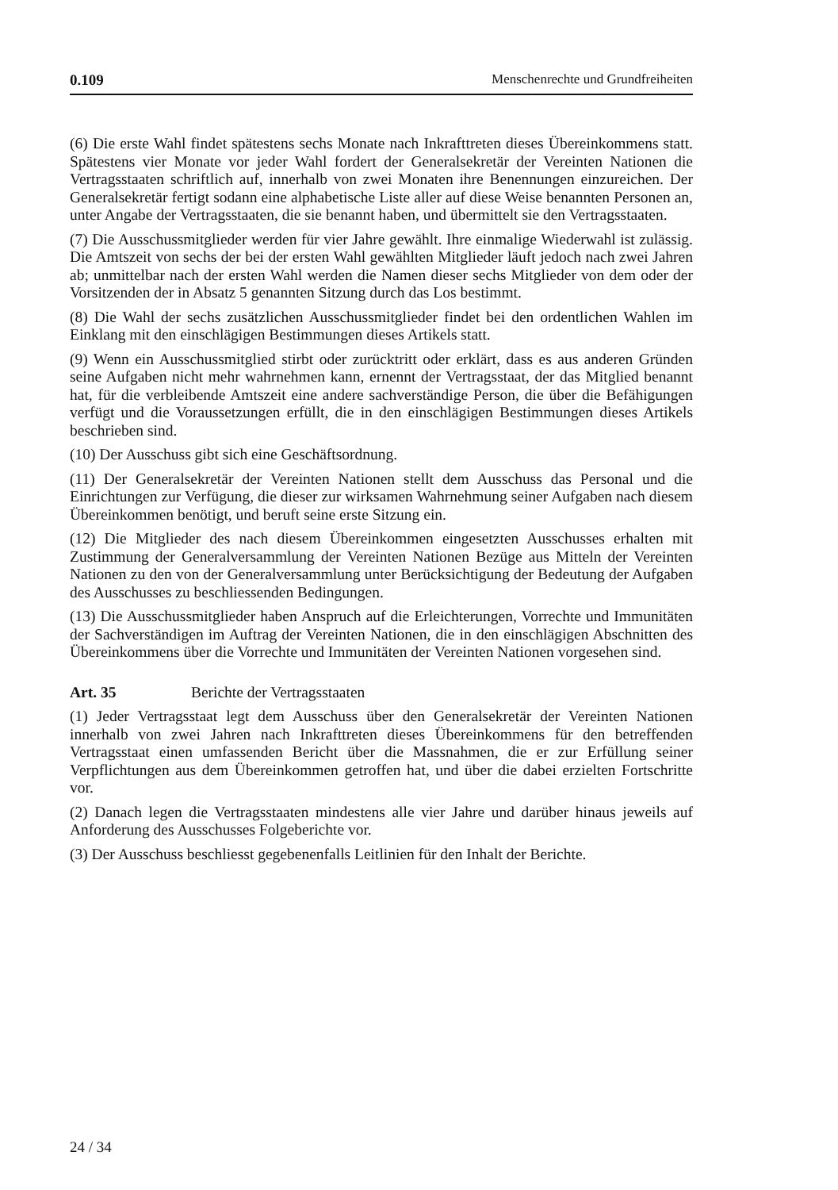0.109 Menschenrechte und Grundfreiheiten
(6) Die erste Wahl findet spätestens sechs Monate nach Inkrafttreten dieses Übereinkommens statt. Spätestens vier Monate vor jeder Wahl fordert der Generalsekretär der Vereinten Nationen die Vertragsstaaten schriftlich auf, innerhalb von zwei Monaten ihre Benennungen einzureichen. Der Generalsekretär fertigt sodann eine alphabetische Liste aller auf diese Weise benannten Personen an, unter Angabe der Vertragsstaaten, die sie benannt haben, und übermittelt sie den Vertragsstaaten.
(7) Die Ausschussmitglieder werden für vier Jahre gewählt. Ihre einmalige Wiederwahl ist zulässig. Die Amtszeit von sechs der bei der ersten Wahl gewählten Mitglieder läuft jedoch nach zwei Jahren ab; unmittelbar nach der ersten Wahl werden die Namen dieser sechs Mitglieder von dem oder der Vorsitzenden der in Absatz 5 genannten Sitzung durch das Los bestimmt.
(8) Die Wahl der sechs zusätzlichen Ausschussmitglieder findet bei den ordentlichen Wahlen im Einklang mit den einschlägigen Bestimmungen dieses Artikels statt.
(9) Wenn ein Ausschussmitglied stirbt oder zurücktritt oder erklärt, dass es aus anderen Gründen seine Aufgaben nicht mehr wahrnehmen kann, ernennt der Vertragsstaat, der das Mitglied benannt hat, für die verbleibende Amtszeit eine andere sachverständige Person, die über die Befähigungen verfügt und die Voraussetzungen erfüllt, die in den einschlägigen Bestimmungen dieses Artikels beschrieben sind.
(10) Der Ausschuss gibt sich eine Geschäftsordnung.
(11) Der Generalsekretär der Vereinten Nationen stellt dem Ausschuss das Personal und die Einrichtungen zur Verfügung, die dieser zur wirksamen Wahrnehmung seiner Aufgaben nach diesem Übereinkommen benötigt, und beruft seine erste Sitzung ein.
(12) Die Mitglieder des nach diesem Übereinkommen eingesetzten Ausschusses erhalten mit Zustimmung der Generalversammlung der Vereinten Nationen Bezüge aus Mitteln der Vereinten Nationen zu den von der Generalversammlung unter Berücksichtigung der Bedeutung der Aufgaben des Ausschusses zu beschliessenden Bedingungen.
(13) Die Ausschussmitglieder haben Anspruch auf die Erleichterungen, Vorrechte und Immunitäten der Sachverständigen im Auftrag der Vereinten Nationen, die in den einschlägigen Abschnitten des Übereinkommens über die Vorrechte und Immunitäten der Vereinten Nationen vorgesehen sind.
Art. 35 Berichte der Vertragsstaaten
(1) Jeder Vertragsstaat legt dem Ausschuss über den Generalsekretär der Vereinten Nationen innerhalb von zwei Jahren nach Inkrafttreten dieses Übereinkommens für den betreffenden Vertragsstaat einen umfassenden Bericht über die Massnahmen, die er zur Erfüllung seiner Verpflichtungen aus dem Übereinkommen getroffen hat, und über die dabei erzielten Fortschritte vor.
(2) Danach legen die Vertragsstaaten mindestens alle vier Jahre und darüber hinaus jeweils auf Anforderung des Ausschusses Folgeberichte vor.
(3) Der Ausschuss beschliesst gegebenenfalls Leitlinien für den Inhalt der Berichte.
24 / 34